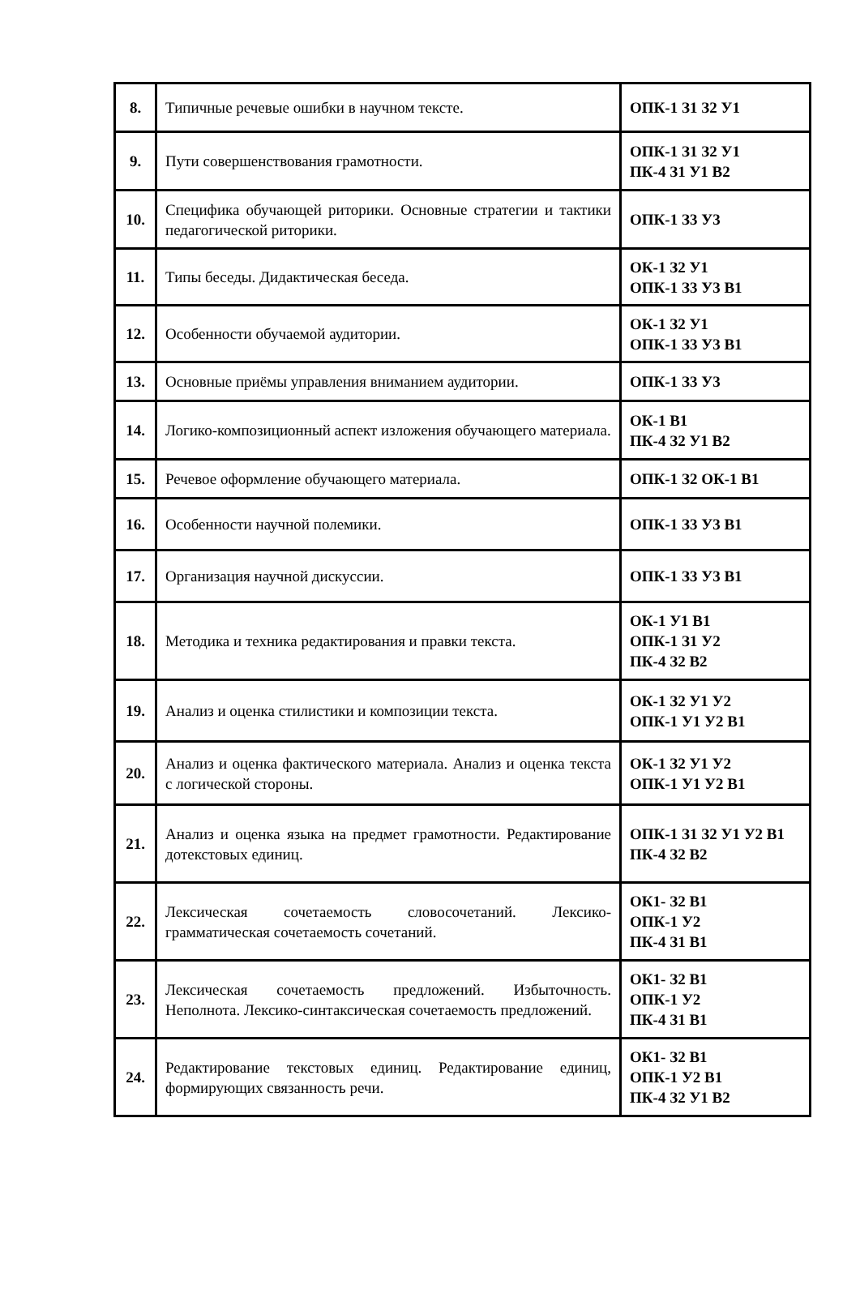| 8. | Типичные речевые ошибки в научном тексте. | ОПК-1 З1 З2 У1 |
| 9. | Пути совершенствования грамотности. | ОПК-1 З1 З2 У1 ПК-4 З1 У1 В2 |
| 10. | Специфика обучающей риторики. Основные стратегии и тактики педагогической риторики. | ОПК-1 З3 У3 |
| 11. | Типы беседы. Дидактическая беседа. | ОК-1 З2 У1 ОПК-1 З3 У3 В1 |
| 12. | Особенности обучаемой аудитории. | ОК-1 З2 У1 ОПК-1 З3 У3 В1 |
| 13. | Основные приёмы управления вниманием аудитории. | ОПК-1 З3 У3 |
| 14. | Логико-композиционный аспект изложения обучающего материала. | ОК-1 В1 ПК-4 З2 У1 В2 |
| 15. | Речевое оформление обучающего материала. | ОПК-1 З2 ОК-1 В1 |
| 16. | Особенности научной полемики. | ОПК-1 З3 У3 В1 |
| 17. | Организация научной дискуссии. | ОПК-1 З3 У3 В1 |
| 18. | Методика и техника редактирования и правки текста. | ОК-1 У1 В1 ОПК-1 З1 У2 ПК-4 З2 В2 |
| 19. | Анализ и оценка стилистики и композиции текста. | ОК-1 З2 У1 У2 ОПК-1 У1 У2 В1 |
| 20. | Анализ и оценка фактического материала. Анализ и оценка текста с логической стороны. | ОК-1 З2 У1 У2 ОПК-1 У1 У2 В1 |
| 21. | Анализ и оценка языка на предмет грамотности. Редактирование дотекстовых единиц. | ОПК-1 З1 З2 У1 У2 В1 ПК-4 З2 В2 |
| 22. | Лексическая сочетаемость словосочетаний. Лексико-грамматическая сочетаемость сочетаний. | ОК1- З2 В1 ОПК-1 У2 ПК-4 З1 В1 |
| 23. | Лексическая сочетаемость предложений. Избыточность. Неполнота. Лексико-синтаксическая сочетаемость предложений. | ОК1- З2 В1 ОПК-1 У2 ПК-4 З1 В1 |
| 24. | Редактирование текстовых единиц. Редактирование единиц, формирующих связанность речи. | ОК1- З2 В1 ОПК-1 У2 В1 ПК-4 З2 У1 В2 |